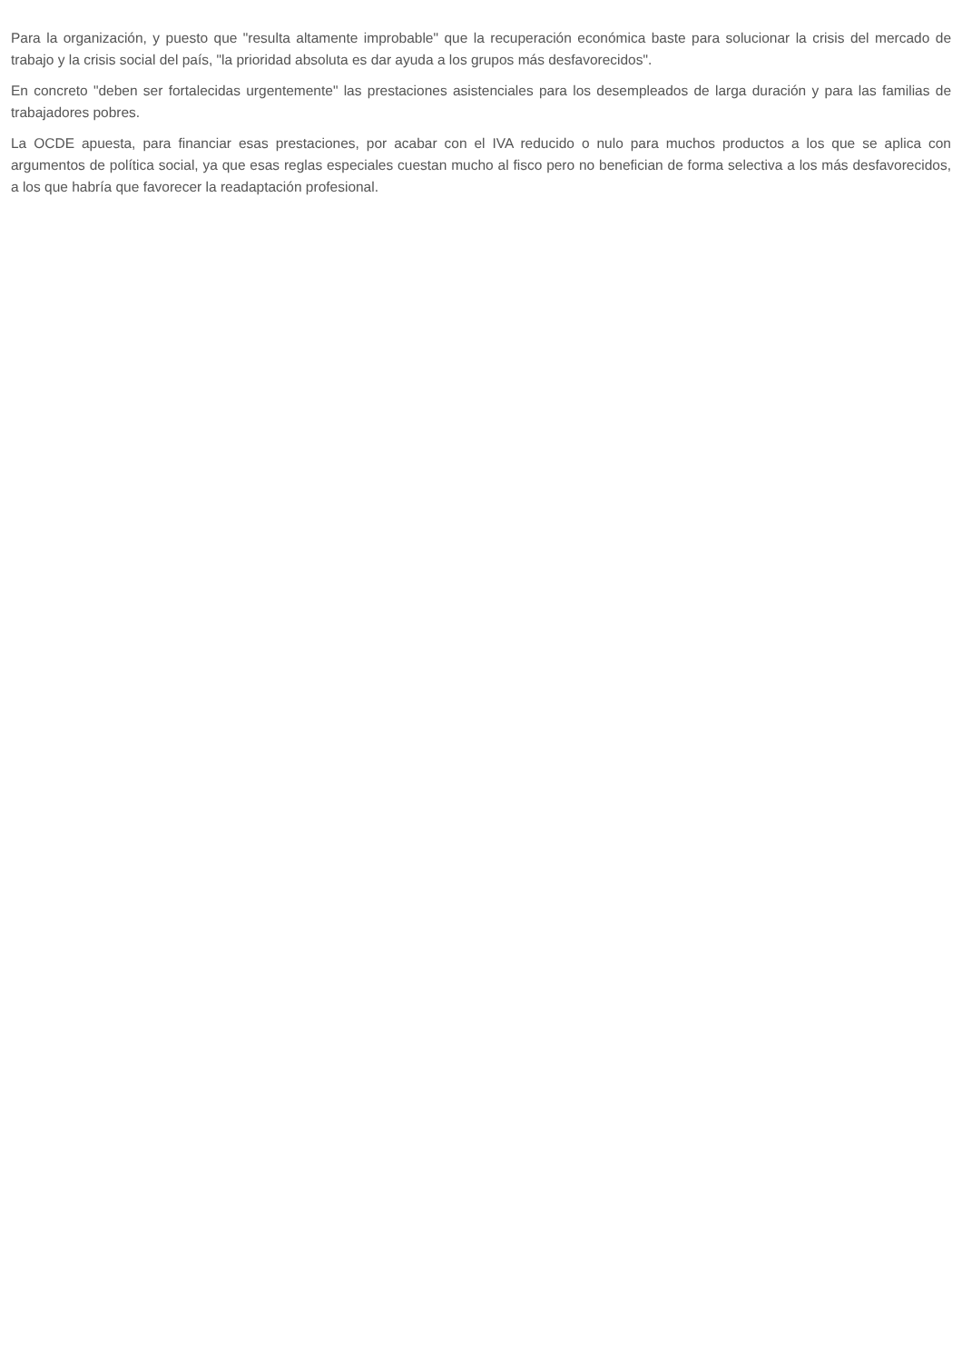Para la organización, y puesto que "resulta altamente improbable" que la recuperación económica baste para solucionar la crisis del mercado de trabajo y la crisis social del país, "la prioridad absoluta es dar ayuda a los grupos más desfavorecidos".
En concreto "deben ser fortalecidas urgentemente" las prestaciones asistenciales para los desempleados de larga duración y para las familias de trabajadores pobres.
La OCDE apuesta, para financiar esas prestaciones, por acabar con el IVA reducido o nulo para muchos productos a los que se aplica con argumentos de política social, ya que esas reglas especiales cuestan mucho al fisco pero no benefician de forma selectiva a los más desfavorecidos, a los que habría que favorecer la readaptación profesional.